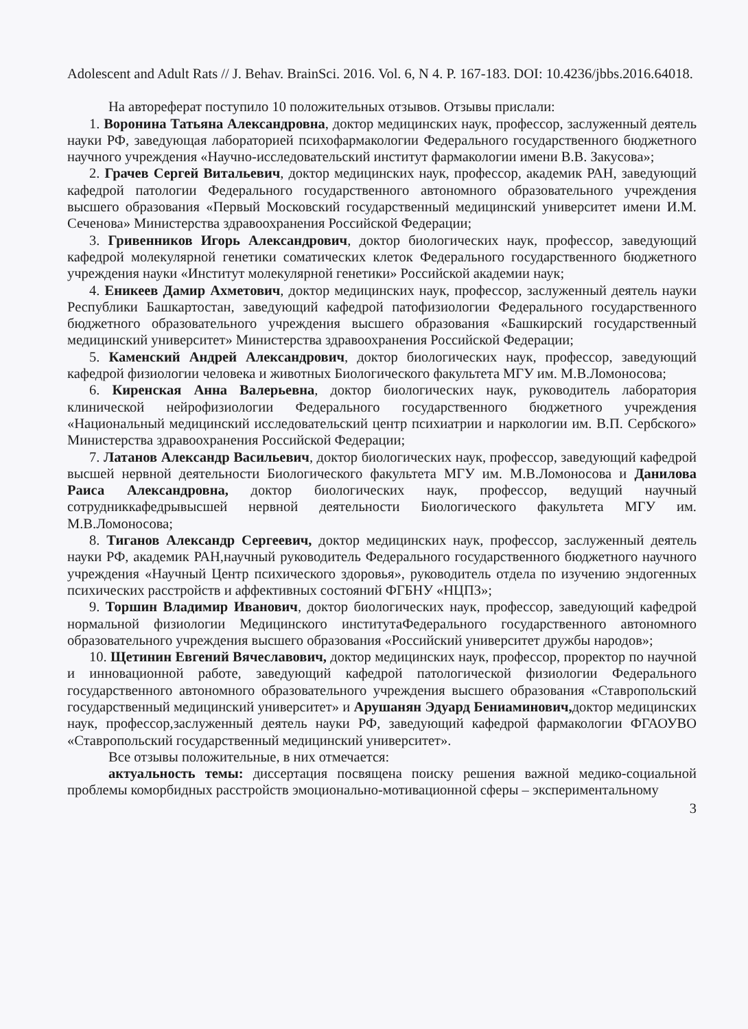Adolescent and Adult Rats // J. Behav. BrainSci. 2016. Vol. 6, N 4. P. 167-183. DOI: 10.4236/jbbs.2016.64018.
На автореферат поступило 10 положительных отзывов. Отзывы прислали:
1. Воронина Татьяна Александровна, доктор медицинских наук, профессор, заслуженный деятель науки РФ, заведующая лабораторией психофармакологии Федерального государственного бюджетного научного учреждения «Научно-исследовательский институт фармакологии имени В.В. Закусова»;
2. Грачев Сергей Витальевич, доктор медицинских наук, профессор, академик РАН, заведующий кафедрой патологии Федерального государственного автономного образовательного учреждения высшего образования «Первый Московский государственный медицинский университет имени И.М. Сеченова» Министерства здравоохранения Российской Федерации;
3. Гривенников Игорь Александрович, доктор биологических наук, профессор, заведующий кафедрой молекулярной генетики соматических клеток Федерального государственного бюджетного учреждения науки «Институт молекулярной генетики» Российской академии наук;
4. Еникеев Дамир Ахметович, доктор медицинских наук, профессор, заслуженный деятель науки Республики Башкартостан, заведующий кафедрой патофизиологии Федерального государственного бюджетного образовательного учреждения высшего образования «Башкирский государственный медицинский университет» Министерства здравоохранения Российской Федерации;
5. Каменский Андрей Александрович, доктор биологических наук, профессор, заведующий кафедрой физиологии человека и животных Биологического факультета МГУ им. М.В.Ломоносова;
6. Киренская Анна Валерьевна, доктор биологических наук, руководитель лаборатория клинической нейрофизиологии Федерального государственного бюджетного учреждения «Национальный медицинский исследовательский центр психиатрии и наркологии им. В.П. Сербского» Министерства здравоохранения Российской Федерации;
7. Латанов Александр Васильевич, доктор биологических наук, профессор, заведующий кафедрой высшей нервной деятельности Биологического факультета МГУ им. М.В.Ломоносова и Данилова Раиса Александровна, доктор биологических наук, профессор, ведущий научный сотрудниккафедрывысшей нервной деятельности Биологического факультета МГУ им. М.В.Ломоносова;
8. Тиганов Александр Сергеевич, доктор медицинских наук, профессор, заслуженный деятель науки РФ, академик РАН,научный руководитель Федерального государственного бюджетного научного учреждения «Научный Центр психического здоровья», руководитель отдела по изучению эндогенных психических расстройств и аффективных состояний ФГБНУ «НЦПЗ»;
9. Торшин Владимир Иванович, доктор биологических наук, профессор, заведующий кафедрой нормальной физиологии Медицинского институтаФедерального государственного автономного образовательного учреждения высшего образования «Российский университет дружбы народов»;
10. Щетинин Евгений Вячеславович, доктор медицинских наук, профессор, проректор по научной и инновационной работе, заведующий кафедрой патологической физиологии Федерального государственного автономного образовательного учреждения высшего образования «Ставропольский государственный медицинский университет» и Арушанян Эдуард Бениаминович, доктор медицинских наук, профессор,заслуженный деятель науки РФ, заведующий кафедрой фармакологии ФГАОУВО «Ставропольский государственный медицинский университет».
Все отзывы положительные, в них отмечается:
актуальность темы: диссертация посвящена поиску решения важной медико-социальной проблемы коморбидных расстройств эмоционально-мотивационной сферы – экспериментальному
3